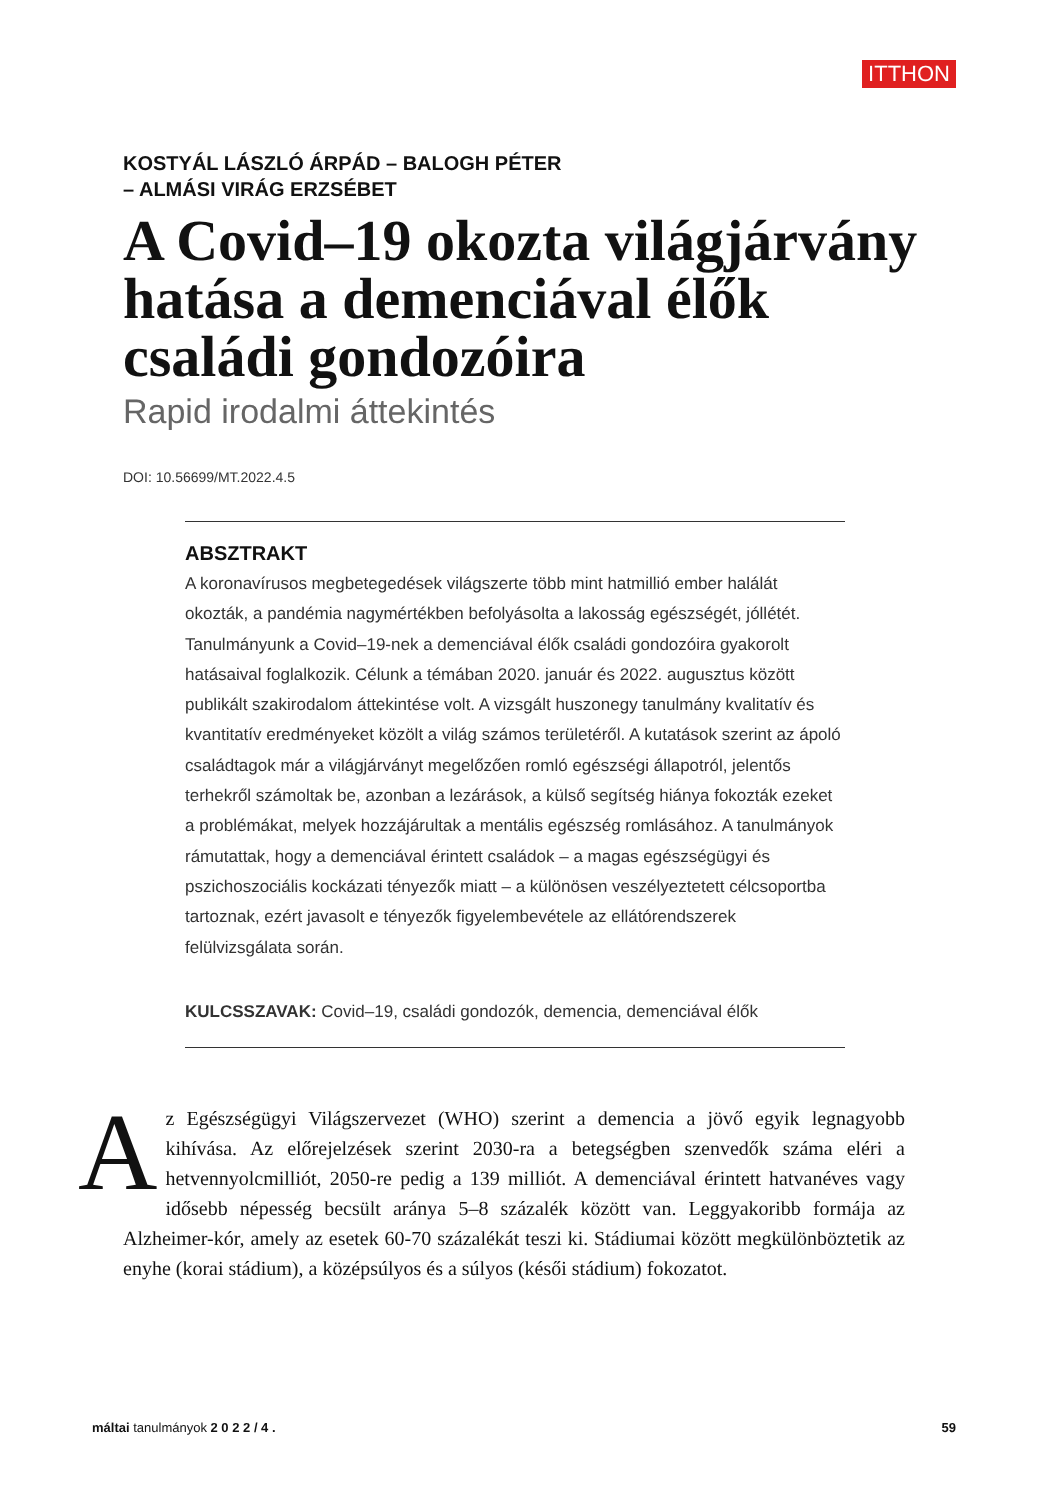ITTHON
KOSTYÁL LÁSZLÓ ÁRPÁD – BALOGH PÉTER
– ALMÁSI VIRÁG ERZSÉBET
A Covid–19 okozta világjárvány hatása a demenciával élők családi gondozóira
Rapid irodalmi áttekintés
DOI: 10.56699/MT.2022.4.5
ABSZTRAKT
A koronavírusos megbetegedések világszerte több mint hatmillió ember halálát okozták, a pandémia nagymértékben befolyásolta a lakosság egészségét, jóllétét. Tanulmányunk a Covid–19-nek a demenciával élők családi gondozóira gyakorolt hatásaival foglalkozik. Célunk a témában 2020. január és 2022. augusztus között publikált szakirodalom áttekintése volt. A vizsgált huszonegy tanulmány kvalitatív és kvantitatív eredményeket közölt a világ számos területéről. A kutatások szerint az ápoló családtagok már a világjárványt megelőzően romló egészségi állapotról, jelentős terhekről számoltak be, azonban a lezárások, a külső segítség hiánya fokozták ezeket a problémákat, melyek hozzájárultak a mentális egészség romlásához. A tanulmányok rámutattak, hogy a demenciával érintett családok – a magas egészségügyi és pszichoszociális kockázati tényezők miatt – a különösen veszélyeztetett célcsoportba tartoznak, ezért javasolt e tényezők figyelembevétele az ellátórendszerek felülvizsgálata során.
KULCSSZAVAK: Covid–19, családi gondozók, demencia, demenciával élők
Az Egészségügyi Világszervezet (WHO) szerint a demencia a jövő egyik legnagyobb kihívása. Az előrejelzések szerint 2030-ra a betegségben szenvedők száma eléri a hetvennyolcmilliót, 2050-re pedig a 139 milliót. A demenciával érintett hatvanéves vagy idősebb népesség becsült aránya 5–8 százalék között van. Leggyakoribb formája az Alzheimer-kór, amely az esetek 60-70 százalékát teszi ki. Stádiumai között megkülönböztetik az enyhe (korai stádium), a középsúlyos és a súlyos (késői stádium) fokozatot.
máltai tanulmányok 2 0 2 2 / 4 . 59